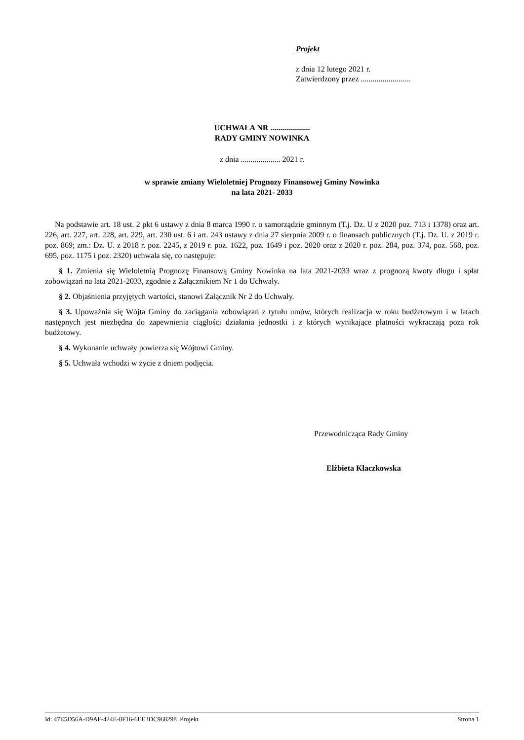Projekt
z dnia 12 lutego 2021 r.
Zatwierdzony przez .........................
UCHWAŁA NR ....................
RADY GMINY NOWINKA
z dnia .................... 2021 r.
w sprawie zmiany Wieloletniej Prognozy Finansowej Gminy Nowinka
na lata 2021- 2033
Na podstawie art. 18 ust. 2 pkt 6 ustawy z dnia 8 marca 1990 r. o samorządzie gminnym (T.j. Dz. U z 2020 poz. 713 i 1378) oraz art. 226, art. 227, art. 228, art. 229, art. 230 ust. 6 i art. 243 ustawy z dnia 27 sierpnia 2009 r. o finansach publicznych (T.j. Dz. U. z 2019 r. poz. 869; zm.: Dz. U. z 2018 r. poz. 2245, z 2019 r. poz. 1622, poz. 1649 i poz. 2020 oraz z 2020 r. poz. 284, poz. 374, poz. 568, poz. 695, poz. 1175 i poz. 2320) uchwala się, co następuje:
§ 1. Zmienia się Wieloletnią Prognozę Finansową Gminy Nowinka na lata 2021-2033 wraz z prognozą kwoty długu i spłat zobowiązań na lata 2021-2033, zgodnie z Załącznikiem Nr 1 do Uchwały.
§ 2. Objaśnienia przyjętych wartości, stanowi Załącznik Nr 2 do Uchwały.
§ 3. Upoważnia się Wójta Gminy do zaciągania zobowiązań z tytułu umów, których realizacja w roku budżetowym i w latach następnych jest niezbędna do zapewnienia ciągłości działania jednostki i z których wynikające płatności wykraczają poza rok budżetowy.
§ 4. Wykonanie uchwały powierza się Wójtowi Gminy.
§ 5. Uchwała wchodzi w życie z dniem podjęcia.
Przewodnicząca Rady Gminy
Elżbieta Kłaczkowska
Id: 47E5D56A-D9AF-424E-8F16-6EE3DC968298. Projekt Strona 1